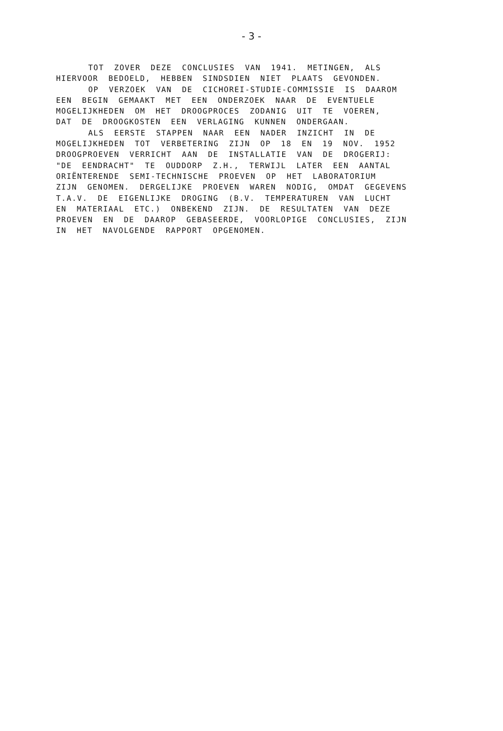- 3 -
TOT ZOVER DEZE CONCLUSIES VAN 1941. METINGEN, ALS
HIERVOOR BEDOELD, HEBBEN SINDSDIEN NIET PLAATS GEVONDEN.
OP VERZOEK VAN DE CICHOREI-STUDIE-COMMISSIE IS DAAROM
EEN BEGIN GEMAAKT MET EEN ONDERZOEK NAAR DE EVENTUELE
MOGELIJKHEDEN OM HET DROOGPROCES ZODANIG UIT TE VOEREN,
DAT DE DROOGKOSTEN EEN VERLAGING KUNNEN ONDERGAAN.
ALS EERSTE STAPPEN NAAR EEN NADER INZICHT IN DE
MOGELIJKHEDEN TOT VERBETERING ZIJN OP 18 EN 19 NOV. 1952
DROOGPROEVEN VERRICHT AAN DE INSTALLATIE VAN DE DROGERIJ:
"DE EENDRACHT" TE OUDDORP Z.H., TERWIJL LATER EEN AANTAL
ORIËNTERENDE SEMI-TECHNISCHE PROEVEN OP HET LABORATORIUM
ZIJN GENOMEN. DERGELIJKE PROEVEN WAREN NODIG, OMDAT GEGEVENS
T.A.V. DE EIGENLIJKE DROGING (B.V. TEMPERATUREN VAN LUCHT
EN MATERIAAL ETC.) ONBEKEND ZIJN. DE RESULTATEN VAN DEZE
PROEVEN EN DE DAAROP GEBASEERDE, VOORLOPIGE CONCLUSIES, ZIJN
IN HET NAVOLGENDE RAPPORT OPGENOMEN.